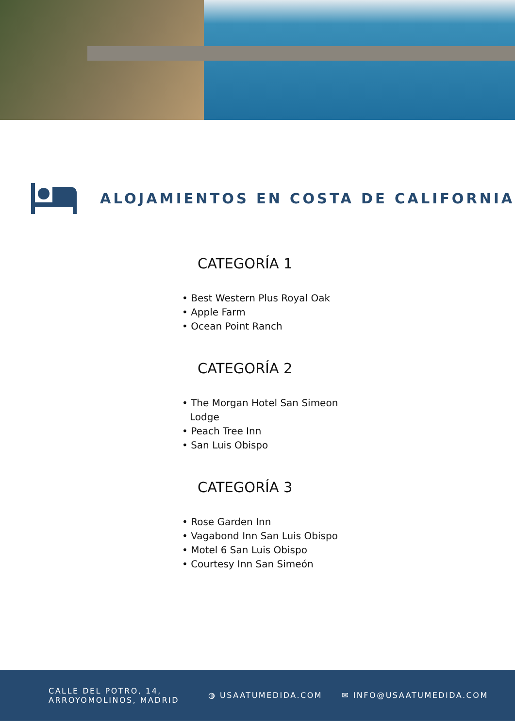ALOJAMIENTOS EN COSTA DE CALIFORNIA
CATEGORÍA 1
• Best Western Plus Royal Oak
• Apple Farm
• Ocean Point Ranch
CATEGORÍA 2
• The Morgan Hotel San Simeon Lodge
• Peach Tree Inn
• San Luis Obispo
CATEGORÍA 3
• Rose Garden Inn
• Vagabond Inn San Luis Obispo
• Motel 6 San Luis Obispo
• Courtesy Inn San Simeón
CALLE DEL POTRO, 14,
ARROYOMOLINOS, MADRID
◍ USAATUMEDIDA.COM ✉ INFO@USAATUMEDIDA.COM